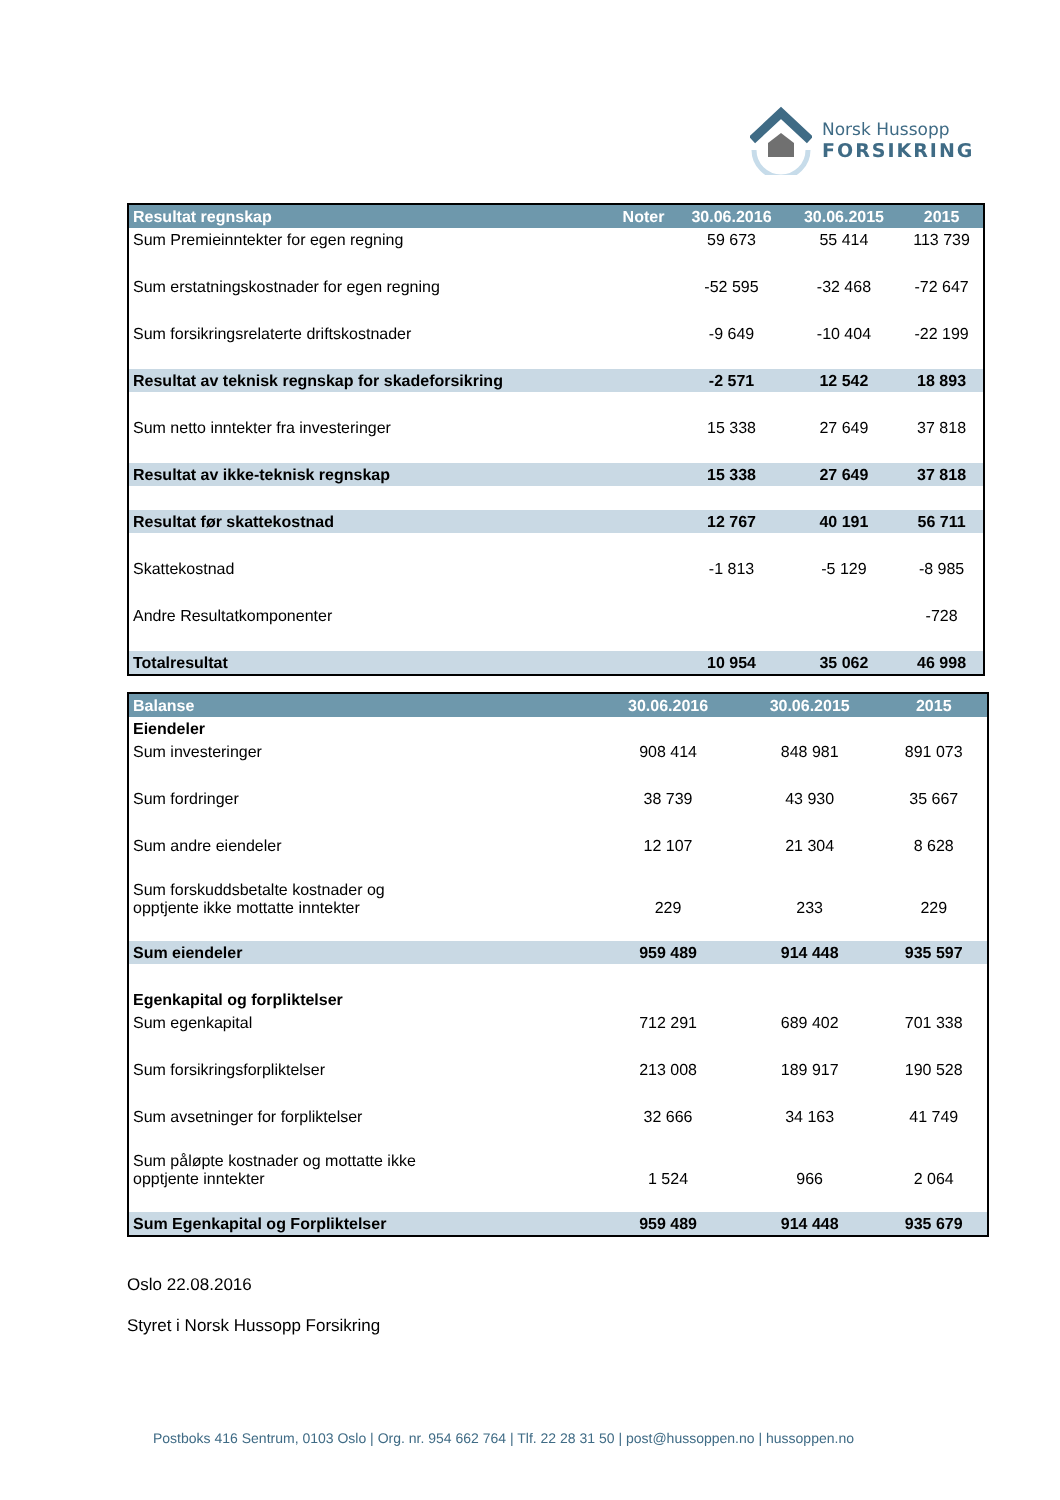Norsk Hussopp
FORSIKRING
| Resultat regnskap | Noter | 30.06.2016 | 30.06.2015 | 2015 |
| --- | --- | --- | --- | --- |
| Sum Premieinntekter for egen regning | | 59 673 | 55 414 | 113 739 |
| Sum erstatningskostnader for egen regning | | -52 595 | -32 468 | -72 647 |
| Sum forsikringsrelaterte driftskostnader | | -9 649 | -10 404 | -22 199 |
| Resultat av teknisk regnskap for skadeforsikring | | -2 571 | 12 542 | 18 893 |
| Sum netto inntekter fra investeringer | | 15 338 | 27 649 | 37 818 |
| Resultat av ikke-teknisk regnskap | | 15 338 | 27 649 | 37 818 |
| Resultat før skattekostnad | | 12 767 | 40 191 | 56 711 |
| Skattekostnad | | -1 813 | -5 129 | -8 985 |
| Andre Resultatkomponenter | | | | -728 |
| Totalresultat | | 10 954 | 35 062 | 46 998 |
| Balanse | 30.06.2016 | 30.06.2015 | 2015 |
| --- | --- | --- | --- |
| Eiendeler | | | |
| Sum investeringer | 908 414 | 848 981 | 891 073 |
| Sum fordringer | 38 739 | 43 930 | 35 667 |
| Sum andre eiendeler | 12 107 | 21 304 | 8 628 |
| Sum forskuddsbetalte kostnader og opptjente ikke mottatte inntekter | 229 | 233 | 229 |
| Sum eiendeler | 959 489 | 914 448 | 935 597 |
| Egenkapital og forpliktelser | | | |
| Sum egenkapital | 712 291 | 689 402 | 701 338 |
| Sum forsikringsforpliktelser | 213 008 | 189 917 | 190 528 |
| Sum avsetninger for forpliktelser | 32 666 | 34 163 | 41 749 |
| Sum påløpte kostnader og mottatte ikke opptjente inntekter | 1 524 | 966 | 2 064 |
| Sum Egenkapital og Forpliktelser | 959 489 | 914 448 | 935 679 |
Oslo 22.08.2016
Styret i Norsk Hussopp Forsikring
Postboks 416 Sentrum, 0103 Oslo | Org. nr. 954 662 764 | Tlf. 22 28 31 50 | post@hussoppen.no | hussoppen.no